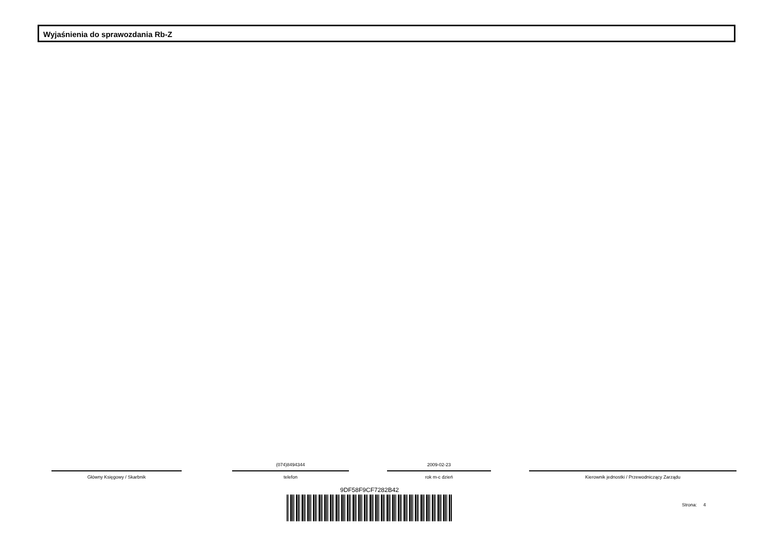Wyjaśnienia do sprawozdania Rb-Z
Główny Księgowy / Skarbnik
(074)8494344
telefon
2009-02-23
rok m-c dzień
Kierownik jednostki / Przewodniczący Zarządu
9DF58F9CF7282B42
Strona: 4